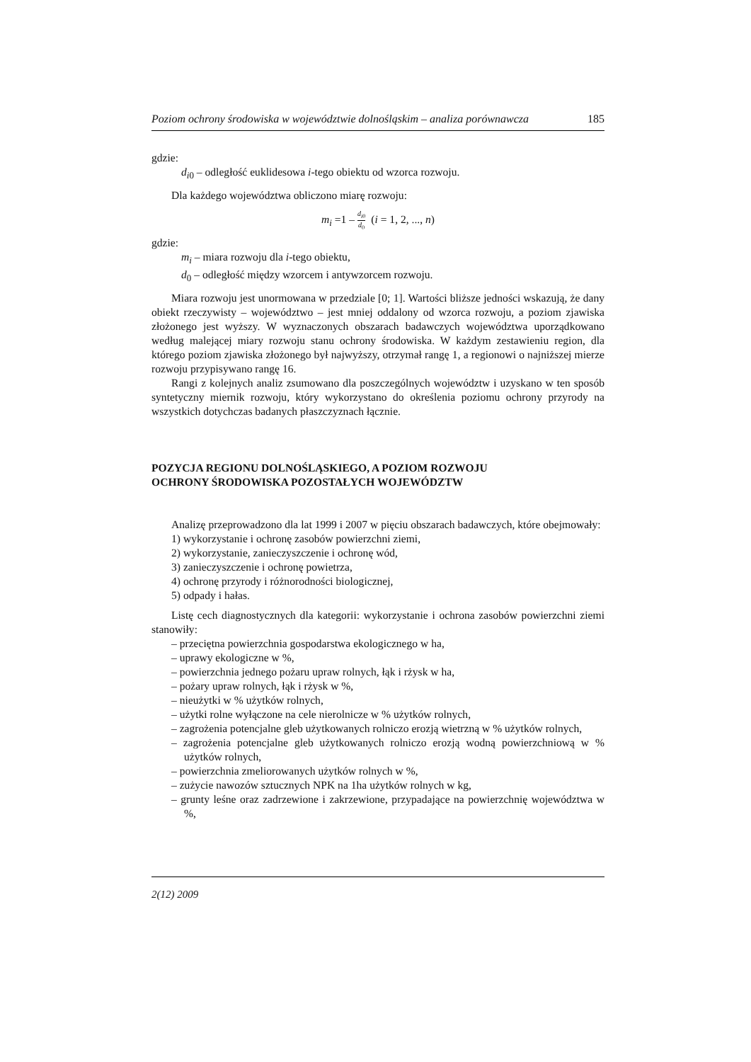Poziom ochrony środowiska w województwie dolnośląskim – analiza porównawcza 185
gdzie:
d<sub>i0</sub> – odległość euklidesowa i-tego obiektu od wzorca rozwoju.
Dla każdego województwa obliczono miarę rozwoju:
m<sub>i</sub> =1 – d<sub>i</sub><sub>0</sub> d<sub>0</sub> (i = 1, 2, ..., n)
gdzie:
m<sub>i</sub> – miara rozwoju dla i-tego obiektu,
d<sub>0</sub> – odległość między wzorcem i antywzorcem rozwoju.
Miara rozwoju jest unormowana w przedziale [0; 1]. Wartości bliższe jedności wskazują, że dany obiekt rzeczywisty – województwo – jest mniej oddalony od wzorca rozwoju, a poziom zjawiska złożonego jest wyższy. W wyznaczonych obszarach badawczych województwa uporządkowano według malejącej miary rozwoju stanu ochrony środowiska. W każdym zestawieniu region, dla którego poziom zjawiska złożonego był najwyższy, otrzymał rangę 1, a regionowi o najniższej mierze rozwoju przypisywano rangę 16.
Rangi z kolejnych analiz zsumowano dla poszczególnych województw i uzyskano w ten sposób syntetyczny miernik rozwoju, który wykorzystano do określenia poziomu ochrony przyrody na wszystkich dotychczas badanych płaszczyznach łącznie.
POZYCJA REGIONU DOLNOŚLĄSKIEGO, A POZIOM ROZWOJU
OCHRONY ŚRODOWISKA POZOSTAŁYCH WOJEWÓDZTW
Analizę przeprowadzono dla lat 1999 i 2007 w pięciu obszarach badawczych, które obejmowały:
1) wykorzystanie i ochronę zasobów powierzchni ziemi,
2) wykorzystanie, zanieczyszczenie i ochronę wód,
3) zanieczyszczenie i ochronę powietrza,
4) ochronę przyrody i różnorodności biologicznej,
5) odpady i hałas.
Listę cech diagnostycznych dla kategorii: wykorzystanie i ochrona zasobów powierzchni ziemi stanowiły:
– przeciętna powierzchnia gospodarstwa ekologicznego w ha,
– uprawy ekologiczne w %,
– powierzchnia jednego pożaru upraw rolnych, łąk i rżysk w ha,
– pożary upraw rolnych, łąk i rżysk w %,
– nieużytki w % użytków rolnych,
– użytki rolne wyłączone na cele nierolnicze w % użytków rolnych,
– zagrożenia potencjalne gleb użytkowanych rolniczo erozją wietrzną w % użytków rolnych,
– zagrożenia potencjalne gleb użytkowanych rolniczo erozją wodną powierzchniową w % użytków rolnych,
– powierzchnia zmeliorowanych użytków rolnych w %,
– zużycie nawozów sztucznych NPK na 1ha użytków rolnych w kg,
– grunty leśne oraz zadrzewione i zakrzewione, przypadające na powierzchnię województwa w %,
2(12) 2009